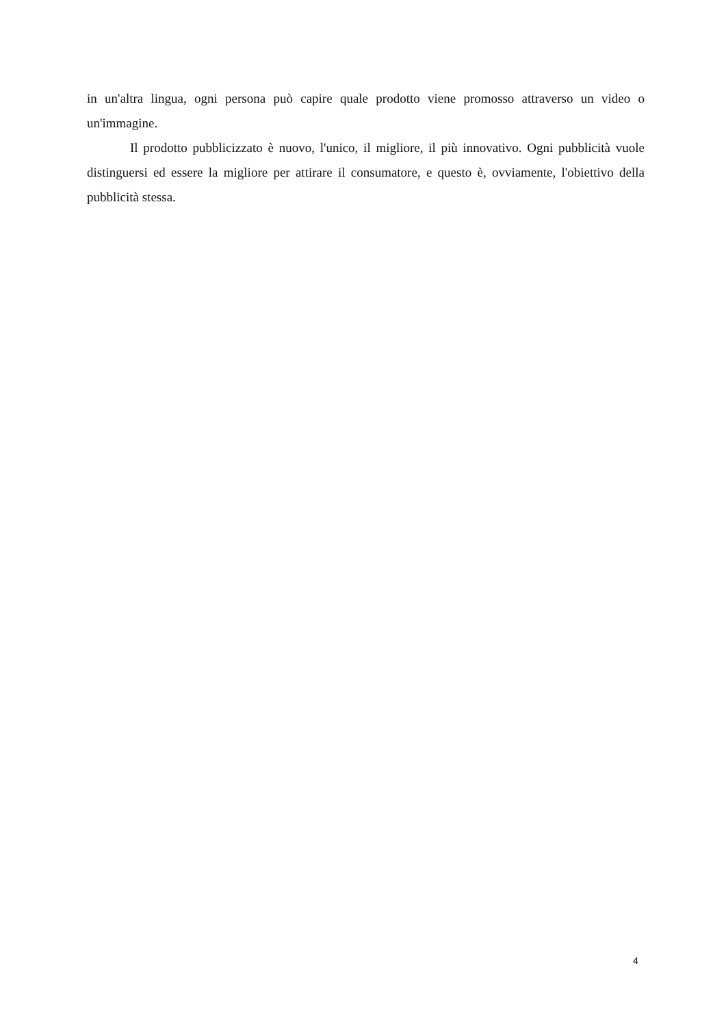in un'altra lingua, ogni persona può capire quale prodotto viene promosso attraverso un video o un'immagine.
Il prodotto pubblicizzato è nuovo, l'unico, il migliore, il più innovativo. Ogni pubblicità vuole distinguersi ed essere la migliore per attirare il consumatore, e questo è, ovviamente, l'obiettivo della pubblicità stessa.
4